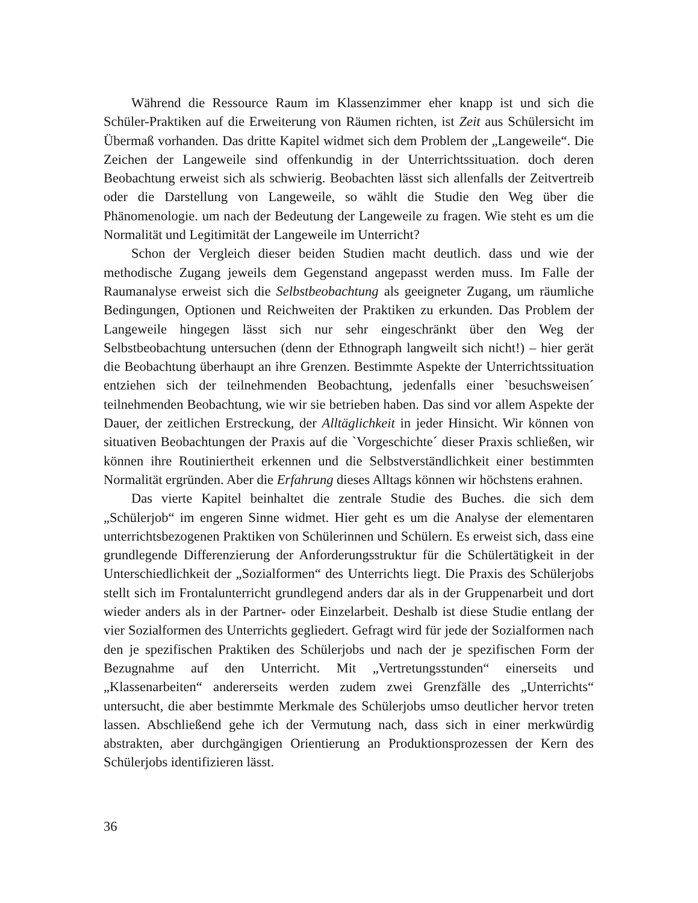Während die Ressource Raum im Klassenzimmer eher knapp ist und sich die Schüler-Praktiken auf die Erweiterung von Räumen richten, ist Zeit aus Schülersicht im Übermaß vorhanden. Das dritte Kapitel widmet sich dem Problem der „Langeweile“. Die Zeichen der Langeweile sind offenkundig in der Unterrichtssituation. doch deren Beobachtung erweist sich als schwierig. Beobachten lässt sich allenfalls der Zeitvertreib oder die Darstellung von Langeweile, so wählt die Studie den Weg über die Phänomenologie. um nach der Bedeutung der Langeweile zu fragen. Wie steht es um die Normalität und Legitimität der Langeweile im Unterricht?
Schon der Vergleich dieser beiden Studien macht deutlich. dass und wie der methodische Zugang jeweils dem Gegenstand angepasst werden muss. Im Falle der Raumanalyse erweist sich die Selbstbeobachtung als geeigneter Zugang, um räumliche Bedingungen, Optionen und Reichweiten der Praktiken zu erkunden. Das Problem der Langeweile hingegen lässt sich nur sehr eingeschränkt über den Weg der Selbstbeobachtung untersuchen (denn der Ethnograph langweilt sich nicht!) – hier gerät die Beobachtung überhaupt an ihre Grenzen. Bestimmte Aspekte der Unterrichtssituation entziehen sich der teilnehmenden Beobachtung, jedenfalls einer `besuchsweisen´ teilnehmenden Beobachtung, wie wir sie betrieben haben. Das sind vor allem Aspekte der Dauer, der zeitlichen Erstreckung, der Alltäglichkeit in jeder Hinsicht. Wir können von situativen Beobachtungen der Praxis auf die `Vorgeschichte´ dieser Praxis schließen, wir können ihre Routiniertheit erkennen und die Selbstverständlichkeit einer bestimmten Normalität ergründen. Aber die Erfahrung dieses Alltags können wir höchstens erahnen.
Das vierte Kapitel beinhaltet die zentrale Studie des Buches. die sich dem „Schülerjob“ im engeren Sinne widmet. Hier geht es um die Analyse der elementaren unterrichtsbezogenen Praktiken von Schülerinnen und Schülern. Es erweist sich, dass eine grundlegende Differenzierung der Anforderungsstruktur für die Schülertätigkeit in der Unterschiedlichkeit der „Sozialformen“ des Unterrichts liegt. Die Praxis des Schülerjobs stellt sich im Frontalunterricht grundlegend anders dar als in der Gruppenarbeit und dort wieder anders als in der Partner- oder Einzelarbeit. Deshalb ist diese Studie entlang der vier Sozialformen des Unterrichts gegliedert. Gefragt wird für jede der Sozialformen nach den je spezifischen Praktiken des Schülerjobs und nach der je spezifischen Form der Bezugnahme auf den Unterricht. Mit „Vertretungsstunden“ einerseits und „Klassenarbeiten“ andererseits werden zudem zwei Grenzfälle des „Unterrichts“ untersucht, die aber bestimmte Merkmale des Schülerjobs umso deutlicher hervor treten lassen. Abschließend gehe ich der Vermutung nach, dass sich in einer merkwürdig abstrakten, aber durchgängigen Orientierung an Produktionsprozessen der Kern des Schülerjobs identifizieren lässt.
36